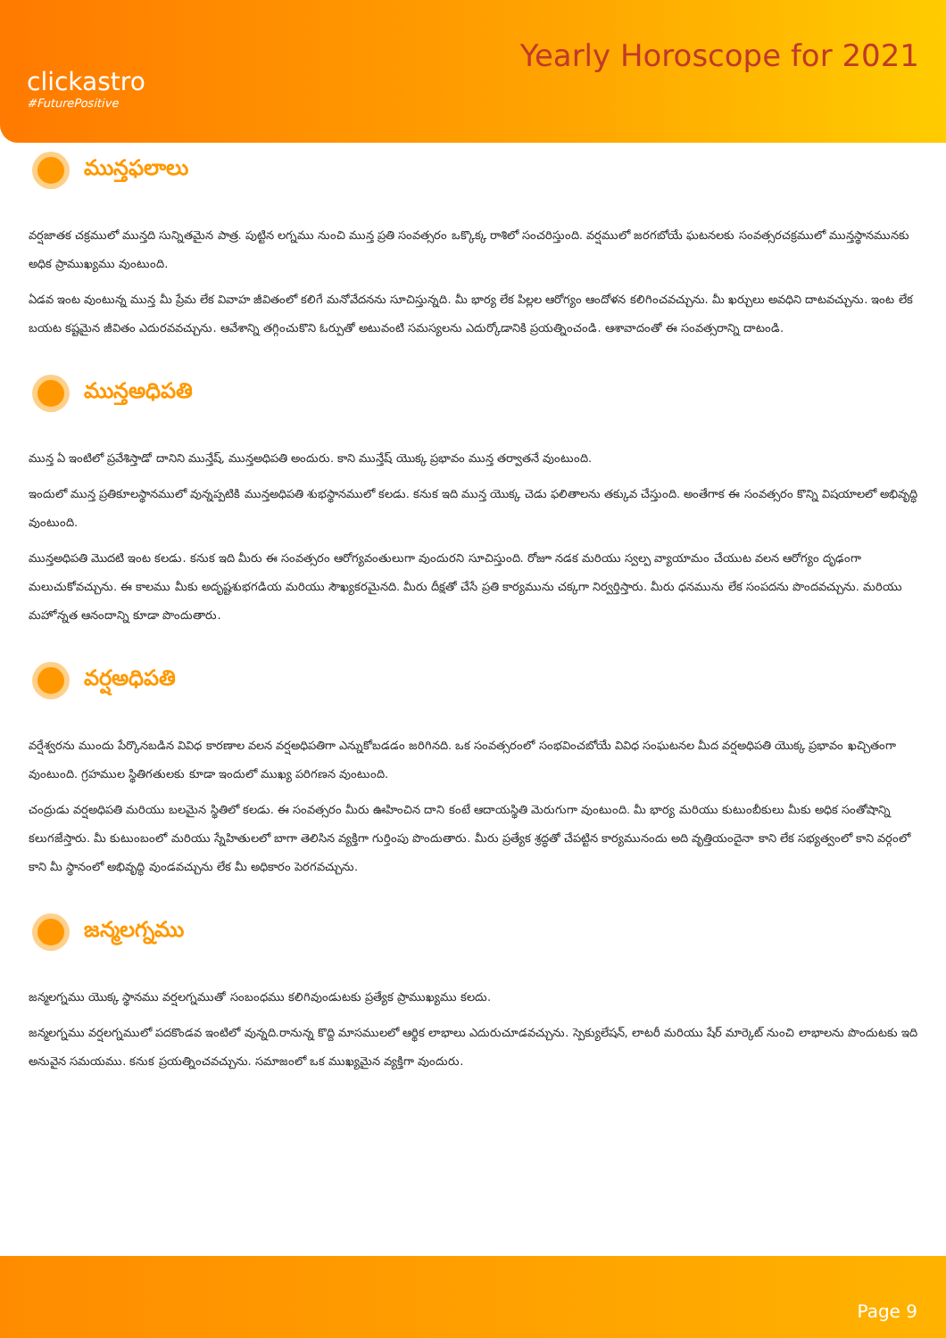clickastro
#FuturePositive
Yearly Horoscope for 2021
మున్తఫలాలు
వర్షజాతక చక్రములో మున్తది సున్నితమైన పాత్ర. పుట్టిన లగ్నము నుంచి మున్త ప్రతి సంవత్సరం ఒక్కొక్క రాశిలో సంచరిస్తుంది. వర్షములో జరగబోయే ఘటనలకు సంవత్సరచక్రములో మున్తస్థానమునకు అధిక ప్రాముఖ్యము వుంటుంది.
ఏడవ ఇంట వుంటున్న మున్త మీ ప్రేమ లేక వివాహ జీవితంలో కలిగే మనోవేదనను సూచిస్తున్నది. మీ భార్య లేక పిల్లల ఆరోగ్యం ఆందోళన కలిగించవచ్చును. మీ ఖర్చులు అవధిని దాటవచ్చును. ఇంట లేక బయట కష్టమైన జీవితం ఎదురవవచ్చును. ఆవేశాన్ని తగ్గించుకొని ఓర్పుతో అటువంటి సమస్యలను ఎదుర్కోడానికి ప్రయత్నించండి. ఆశావాదంతో ఈ సంవత్సరాన్ని దాటండి.
మున్తఅధిపతి
మున్త ఏ ఇంటిలో ప్రవేశిస్తాడో దానిని మున్తేష్, మున్తఅధిపతి అందురు. కాని మున్తేష్ యొక్క ప్రభావం మున్త తర్వాతనే వుంటుంది.
ఇందులో మున్త ప్రతికూలస్థానములో వున్నప్పటికి మున్తఅధిపతి శుభస్థానములో కలడు. కనుక ఇది మున్త యొక్క చెడు ఫలితాలను తక్కువ చేస్తుంది. అంతేగాక ఈ సంవత్సరం కొన్ని విషయాలలో అభివృద్ధి వుంటుంది.
మున్తఅధిపతి మొదటి ఇంట కలడు. కనుక ఇది మీరు ఈ సంవత్సరం ఆరోగ్యవంతులుగా వుందురని సూచిస్తుంది. రోజూ నడక మరియు స్వల్ప వ్యాయామం చేయుట వలన ఆరోగ్యం దృఢంగా మలుచుకోవచ్చును. ఈ కాలము మీకు అదృష్టశుభగడియ మరియు సౌఖ్యకరమైనది. మీరు దీక్షతో చేసే ప్రతి కార్యమును చక్కగా నిర్వర్తిస్తారు. మీరు ధనమును లేక సంపదను పొందవచ్చును. మరియు మహోన్నత ఆనందాన్ని కూడా పొందుతారు.
వర్షఅధిపతి
వర్షేశ్వరను ముందు పేర్కొనబడిన వివిధ కారణాల వలన వర్షఅధిపతిగా ఎన్నుకోబడడం జరిగినది. ఒక సంవత్సరంలో సంభవించబోయే వివిధ సంఘటనల మీద వర్షఅధిపతి యొక్క ప్రభావం ఖచ్చితంగా వుంటుంది. గ్రహముల స్థితిగతులకు కూడా ఇందులో ముఖ్య పరిగణన వుంటుంది.
చంద్రుడు వర్షఅధిపతి మరియు బలమైన స్థితిలో కలడు. ఈ సంవత్సరం మీరు ఊహించిన దాని కంటే ఆదాయస్థితి మెరుగుగా వుంటుంది. మీ భార్య మరియు కుటుంబీకులు మీకు అధిక సంతోషాన్ని కలుగజేస్తారు. మీ కుటుంబంలో మరియు స్నేహితులలో బాగా తెలిసిన వ్యక్తిగా గుర్తింపు పొందుతారు. మీరు ప్రత్యేక శ్రద్ధతో చేపట్టిన కార్యమునందు అది వృత్తియందైనా కాని లేక సభ్యత్వంలో కాని వర్గంలో కాని మీ స్థానంలో అభివృద్ధి వుండవచ్చును లేక మీ అధికారం పెరగవచ్చును.
జన్మలగ్నము
జన్మలగ్నము యొక్క స్థానము వర్షలగ్నముతో సంబంధము కలిగివుండుటకు ప్రత్యేక ప్రాముఖ్యము కలదు.
జన్మలగ్నము వర్షలగ్నములో పదకొండవ ఇంటిలో వున్నది.రానున్న కొద్ది మాసములలో ఆర్థిక లాభాలు ఎదురుచూడవచ్చును. స్పెక్యులేషన్, లాటరీ మరియు షేర్ మార్కెట్ నుంచి లాభాలను పొందుటకు ఇది అనువైన సమయము. కనుక ప్రయత్నించవచ్చును. సమాజంలో ఒక ముఖ్యమైన వ్యక్తిగా వుందురు.
Page 9